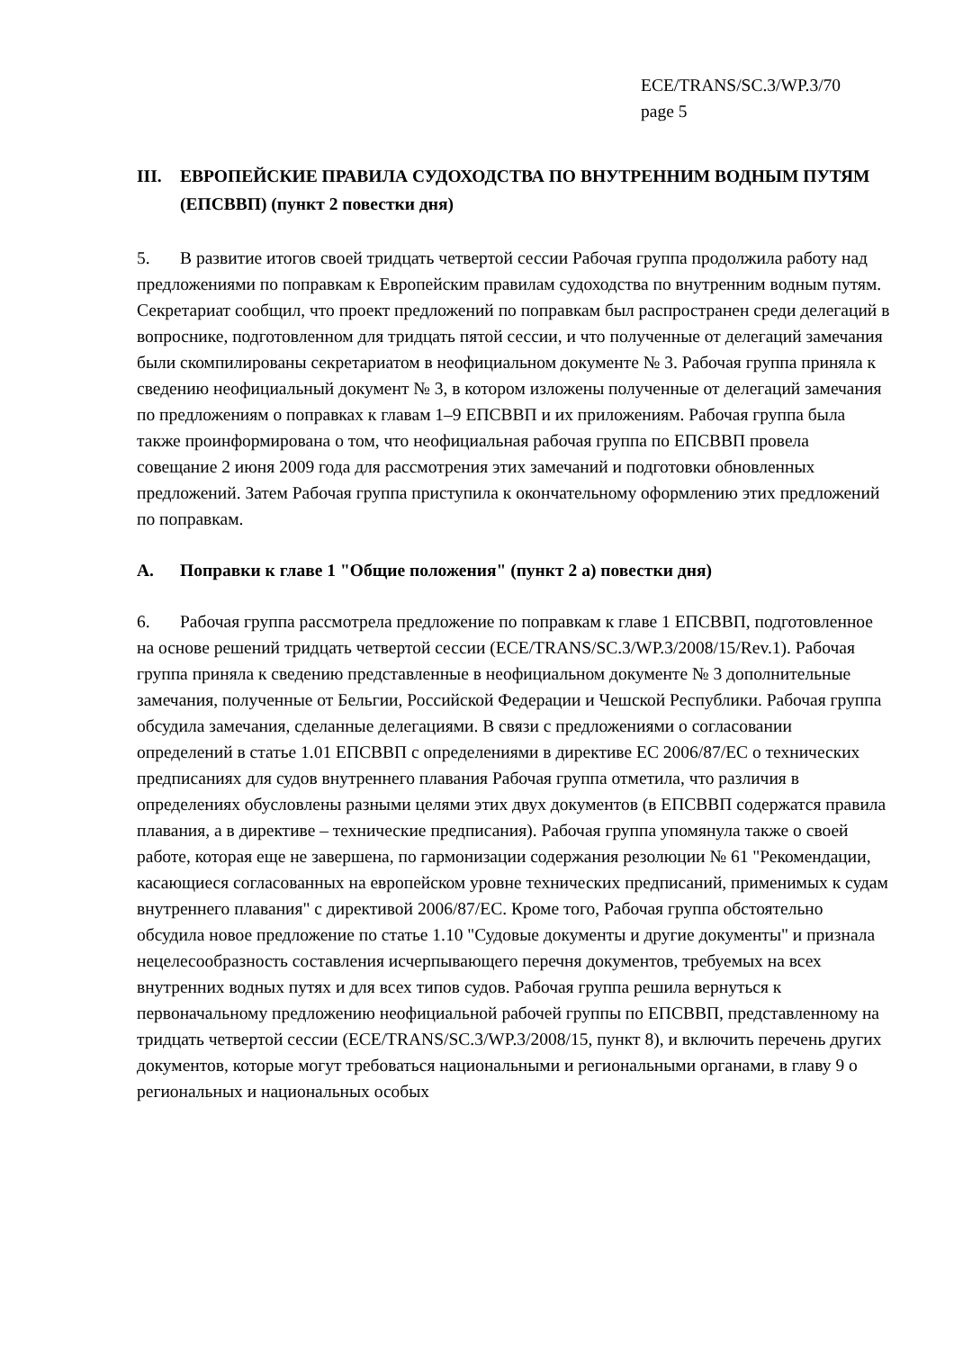ECE/TRANS/SC.3/WP.3/70
page 5
III. ЕВРОПЕЙСКИЕ ПРАВИЛА СУДОХОДСТВА ПО ВНУТРЕННИМ ВОДНЫМ ПУТЯМ (ЕПСВВП) (пункт 2 повестки дня)
5. В развитие итогов своей тридцать четвертой сессии Рабочая группа продолжила работу над предложениями по поправкам к Европейским правилам судоходства по внутренним водным путям. Секретариат сообщил, что проект предложений по поправкам был распространен среди делегаций в вопроснике, подготовленном для тридцать пятой сессии, и что полученные от делегаций замечания были скомпилированы секретариатом в неофициальном документе № 3. Рабочая группа приняла к сведению неофициальный документ № 3, в котором изложены полученные от делегаций замечания по предложениям о поправках к главам 1–9 ЕПСВВП и их приложениям. Рабочая группа была также проинформирована о том, что неофициальная рабочая группа по ЕПСВВП провела совещание 2 июня 2009 года для рассмотрения этих замечаний и подготовки обновленных предложений. Затем Рабочая группа приступила к окончательному оформлению этих предложений по поправкам.
A. Поправки к главе 1 "Общие положения" (пункт 2 а) повестки дня)
6. Рабочая группа рассмотрела предложение по поправкам к главе 1 ЕПСВВП, подготовленное на основе решений тридцать четвертой сессии (ECE/TRANS/SC.3/WP.3/2008/15/Rev.1). Рабочая группа приняла к сведению представленные в неофициальном документе № 3 дополнительные замечания, полученные от Бельгии, Российской Федерации и Чешской Республики. Рабочая группа обсудила замечания, сделанные делегациями. В связи с предложениями о согласовании определений в статье 1.01 ЕПСВВП с определениями в директиве ЕС 2006/87/ЕС о технических предписаниях для судов внутреннего плавания Рабочая группа отметила, что различия в определениях обусловлены разными целями этих двух документов (в ЕПСВВП содержатся правила плавания, а в директиве – технические предписания). Рабочая группа упомянула также о своей работе, которая еще не завершена, по гармонизации содержания резолюции № 61 "Рекомендации, касающиеся согласованных на европейском уровне технических предписаний, применимых к судам внутреннего плавания" с директивой 2006/87/ЕС. Кроме того, Рабочая группа обстоятельно обсудила новое предложение по статье 1.10 "Судовые документы и другие документы" и признала нецелесообразность составления исчерпывающего перечня документов, требуемых на всех внутренних водных путях и для всех типов судов. Рабочая группа решила вернуться к первоначальному предложению неофициальной рабочей группы по ЕПСВВП, представленному на тридцать четвертой сессии (ECE/TRANS/SC.3/WP.3/2008/15, пункт 8), и включить перечень других документов, которые могут требоваться национальными и региональными органами, в главу 9 о региональных и национальных особых